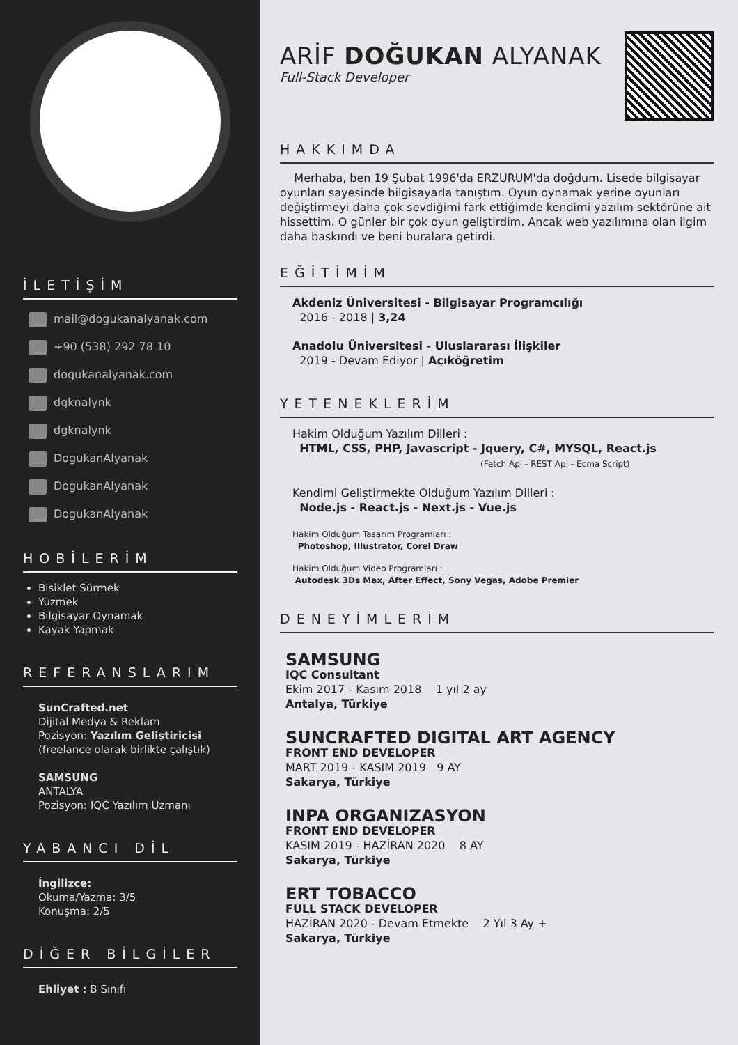İLETİŞİM
mail@dogukanalyanak.com
+90 (538) 292 78 10
dogukanalyanak.com
dgknalynk
dgknalynk
DogukanAlyanak
DogukanAlyanak
DogukanAlyanak
HOBİLERİM
Bisiklet Sürmek
Yüzmek
Bilgisayar Oynamak
Kayak Yapmak
REFERANSLARIM
SunCrafted.net
Dijital Medya & Reklam
Pozisyon: Yazılım Geliştiricisi
(freelance olarak birlikte çalıştık)
SAMSUNG
ANTALYA
Pozisyon: IQC Yazılım Uzmanı
YABANCI DİL
İngilizce:
Okuma/Yazma: 3/5
Konuşma: 2/5
DİĞER BİLGİLER
Ehliyet : B Sınıfı
ARİF DOĞUKAN ALYANAK
Full-Stack Developer
HAKKIMDA
Merhaba, ben 19 Şubat 1996'da ERZURUM'da doğdum. Lisede bilgisayar oyunları sayesinde bilgisayarla tanıştım. Oyun oynamak yerine oyunları değiştirmeyi daha çok sevdiğimi fark ettiğimde kendimi yazılım sektörüne ait hissettim. O günler bir çok oyun geliştirdim. Ancak web yazılımına olan ilgim daha baskındı ve beni buralara getirdi.
EĞİTİMİM
Akdeniz Üniversitesi - Bilgisayar Programcılığı
2016 - 2018 | 3,24
Anadolu Üniversitesi - Uluslararası İlişkiler
2019 - Devam Ediyor | Açıköğretim
YETENEKLERİM
Hakim Olduğum Yazılım Dilleri :
HTML, CSS, PHP, Javascript - Jquery, C#, MYSQL, React.js
(Fetch Api - REST Api - Ecma Script)
Kendimi Geliştirmekte Olduğum Yazılım Dilleri :
Node.js - React.js - Next.js - Vue.js
Hakim Olduğum Tasarım Programları :
Photoshop, Illustrator, Corel Draw
Hakim Olduğum Video Programları :
Autodesk 3Ds Max, After Effect, Sony Vegas, Adobe Premier
DENEYİMLERİM
SAMSUNG
IQC Consultant
Ekim 2017 - Kasım 2018 1 yıl 2 ay
Antalya, Türkiye
SUNCRAFTED DIGITAL ART AGENCY
FRONT END DEVELOPER
MART 2019 - KASIM 2019 9 AY
Sakarya, Türkiye
INPA ORGANIZASYON
FRONT END DEVELOPER
KASIM 2019 - HAZİRAN 2020 8 AY
Sakarya, Türkiye
ERT TOBACCO
FULL STACK DEVELOPER
HAZİRAN 2020 - Devam Etmekte 2 Yıl 3 Ay +
Sakarya, Türkiye